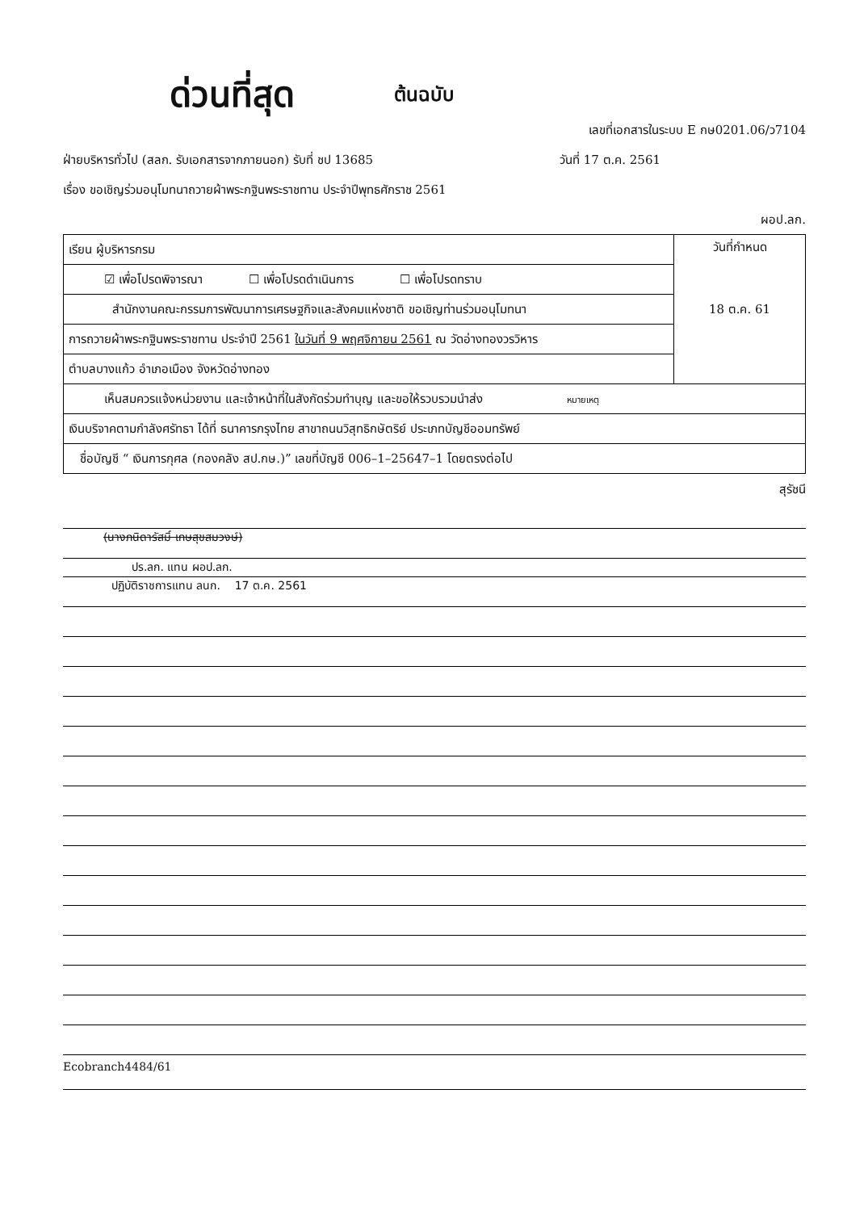ด่วนที่สุด ต้นฉบับ
เลขที่เอกสารในระบบ E กษ0201.06/ว7104
ฝ่ายบริหารทั่วไป (สลก. รับเอกสารจากภายนอก) รับที่ ชป 13685 วันที่ 17 ต.ค. 2561
เรื่อง ขอเชิญร่วมอนุโมทนาถวายผ้าพระกฐินพระราชทาน ประจำปีพุทธศักราช 2561
ผอป.ลก.
| เรียน ผู้บริหารกรม | วันที่กำหนด 18 ต.ค. 61 |
| ☑ เพื่อโปรดพิจารณา ☐ เพื่อโปรดดำเนินการ ☐ เพื่อโปรดทราบ | |
| สำนักงานคณะกรรมการพัฒนาการเศรษฐกิจและสังคมแห่งชาติ ขอเชิญท่านร่วมอนุโมทนา | |
| การถวายผ้าพระกฐินพระราชทาน ประจำปี 2561 ในวันที่ 9 พฤศจิกายน 2561 ณ วัดอ่างทองวรวิหาร | |
| ตำบลบางแก้ว อำเภอเมือง จังหวัดอ่างทอง | |
| เห็นสมควรแจ้งหน่วยงาน และเจ้าหน้าที่ในสังกัดร่วมทำบุญ และขอให้รวบรวมนำส่ง หมายเหตุ | |
| เงินบริจาคตามกำลังศรัทธา ได้ที่ ธนาคารกรุงไทย สาขาถนนวิสุทธิกษัตริย์ ประเภทบัญชีออมทรัพย์ | |
| ชื่อบัญชี “ เงินการกุศล (กองคลัง สป.กษ.)” เลขที่บัญชี 006–1–25647–1 โดยตรงต่อไป | |
สุรัชนี
(นางภนิดารัสมิ์ เกษสุขสมวงษ์)
ปร.ลก. แทน ผอป.ลก.
ปฏิบัติราชการแทน ลนก. 17 ต.ค. 2561
Ecobranch4484/61